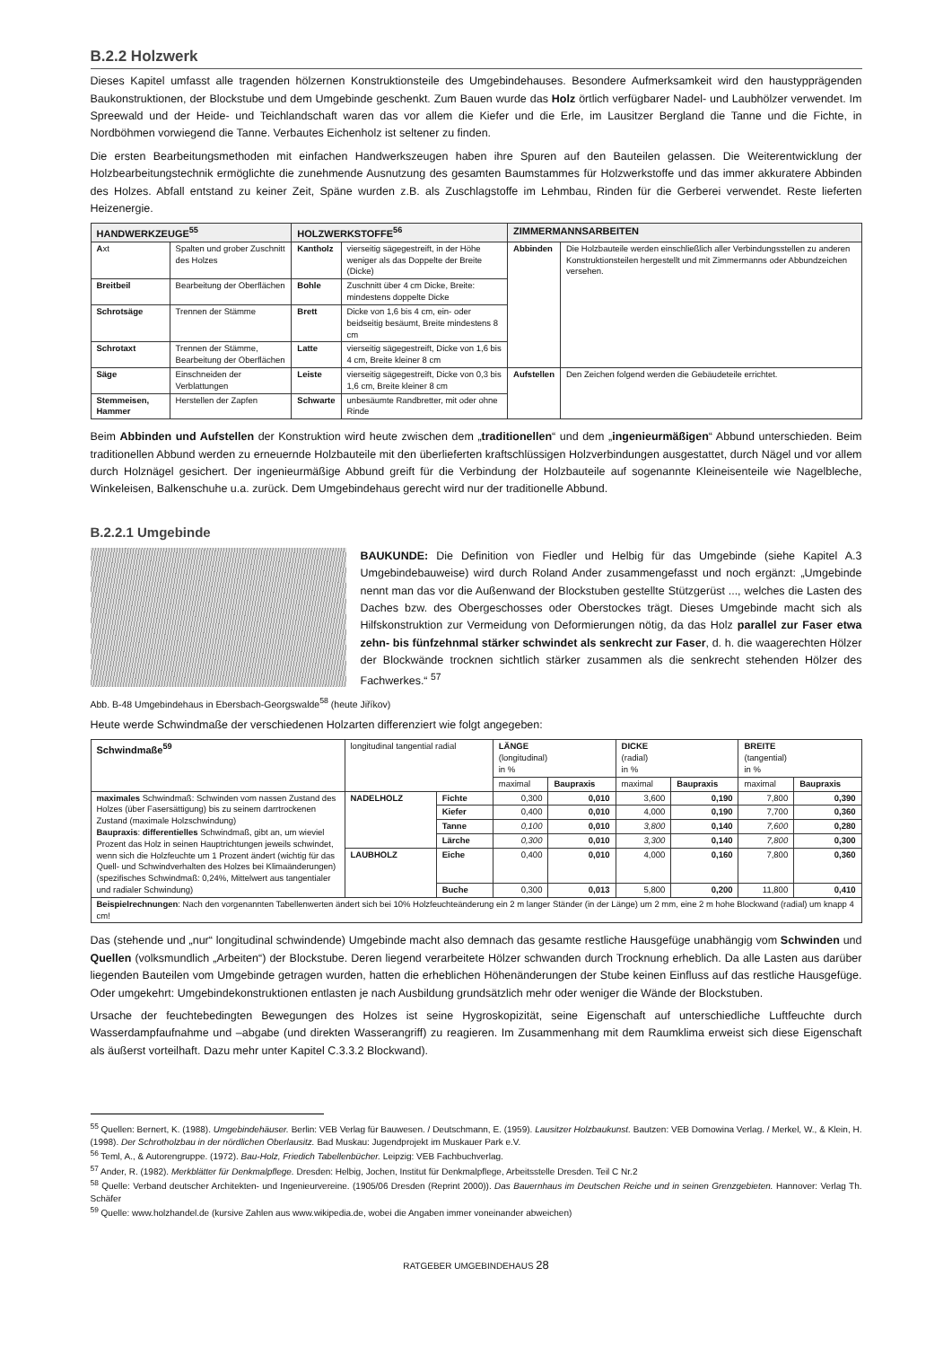B.2.2 Holzwerk
Dieses Kapitel umfasst alle tragenden hölzernen Konstruktionsteile des Umgebindehauses. Besondere Aufmerksamkeit wird den haustypprägenden Baukonstruktionen, der Blockstube und dem Umgebinde geschenkt. Zum Bauen wurde das Holz örtlich verfügbarer Nadel- und Laubhölzer verwendet. Im Spreewald und der Heide- und Teichlandschaft waren das vor allem die Kiefer und die Erle, im Lausitzer Bergland die Tanne und die Fichte, in Nordböhmen vorwiegend die Tanne. Verbautes Eichenholz ist seltener zu finden.
Die ersten Bearbeitungsmethoden mit einfachen Handwerkszeugen haben ihre Spuren auf den Bauteilen gelassen. Die Weiterentwicklung der Holzbearbeitungstechnik ermöglichte die zunehmende Ausnutzung des gesamten Baumstammes für Holzwerkstoffe und das immer akkuratere Abbinden des Holzes. Abfall entstand zu keiner Zeit, Späne wurden z.B. als Zuschlagstoffe im Lehmbau, Rinden für die Gerberei verwendet. Reste lieferten Heizenergie.
| HANDWERKZEUGE<sup>55</sup> | | HOLZWERKSTOFFE<sup>56</sup> | | ZIMMERMANNSARBEITEN | |
| --- | --- | --- | --- | --- | --- |
| A xt | Spalten und grober Zuschnitt des Holzes | Kantholz | vierseitig sägegestreift, in der Höhe weniger als das Doppelte der Breite (Dicke) | Abbinden | Die Holzbauteile werden einschließlich aller Verbindungsstellen zu anderen Konstruktionsteilen hergestellt und mit Zimmermanns oder Abbundzeichen versehen. |
| Breitbeil | Bearbeitung der Oberflächen | Bohle | Zuschnitt über 4 cm Dicke, Breite: mindestens doppelte Dicke | | |
| Schrotsäge | Trennen der Stämme | Brett | Dicke von 1,6 bis 4 cm, ein- oder beidseitig besäumt, Breite mindestens 8 cm | | |
| Schrotaxt | Trennen der Stämme, Bearbeitung der Oberflächen | Latte | vierseitig sägegestreift, Dicke von 1,6 bis 4 cm, Breite kleiner 8 cm | | |
| Säge | Einschneiden der Verblattungen | Leiste | vierseitig sägegestreift, Dicke von 0,3 bis 1,6 cm, Breite kleiner 8 cm | Aufstellen | Den Zeichen folgend werden die Gebäudeteile errichtet. |
| Stemmeisen, Hammer | Herstellen der Zapfen | Schwarte | unbesäumte Randbretter, mit oder ohne Rinde | | |
Beim Abbinden und Aufstellen der Konstruktion wird heute zwischen dem „traditionellen“ und dem „ingenieurmäßigen“ Abbund unterschieden. Beim traditionellen Abbund werden zu erneuernde Holzbauteile mit den überlieferten kraftschlüssigen Holzverbindungen ausgestattet, durch Nägel und vor allem durch Holznägel gesichert. Der ingenieurmäßige Abbund greift für die Verbindung der Holzbauteile auf sogenannte Kleineisenteile wie Nagelbleche, Winkeleisen, Balkenschuhe u.a. zurück. Dem Umgebindehaus gerecht wird nur der traditionelle Abbund.
B.2.2.1 Umgebinde
BAUKUNDE: Die Definition von Fiedler und Helbig für das Umgebinde (siehe Kapitel A.3 Umgebindebauweise) wird durch Roland Ander zusammengefasst und noch ergänzt: „Umgebinde nennt man das vor die Außenwand der Blockstuben gestellte Stützgerüst ..., welches die Lasten des Daches bzw. des Obergeschosses oder Oberstockes trägt. Dieses Umgebinde macht sich als Hilfskonstruktion zur Vermeidung von Deformierungen nötig, da das Holz parallel zur Faser etwa zehn- bis fünfzehnmal stärker schwindet als senkrecht zur Faser, d. h. die waagerechten Hölzer der Blockwände trocknen sichtlich stärker zusammen als die senkrecht stehenden Hölzer des Fachwerkes.“ <sup>57</sup>
Abb. B-48 Umgebindehaus in Ebersbach-Georgswalde<sup>58</sup> (heute Jiříkov)
Heute werde Schwindmaße der verschiedenen Holzarten differenziert wie folgt angegeben:
| Schwindmaße<sup>59</sup> | longitudinal tangential radial | | LÄNGE (longitudinal) in % | | DICKE (radial) in % | | BREITE (tangential) in % | |
| | | | maximal | Baupraxis | maximal | Baupraxis | maximal | Baupraxis |
| maximales Schwindmaß: Schwinden vom nassen Zustand des Holzes (über Fasersättigung) bis zu seinem darrtrockenen Zustand (maximale Holzschwindung) Baupraxis : differentielles Schwindmaß, gibt an, um wieviel Prozent das Holz in seinen Hauptrichtungen jeweils schwindet, wenn sich die Holzfeuchte um 1 Prozent ändert (wichtig für das Quell- und Schwindverhalten des Holzes bei Klimaänderungen) (spezifisches Schwindmaß: 0,24%, Mittelwert aus tangentialer und radialer Schwindung) | NADELHOLZ | Fichte | 0,300 | 0,010 | 3,600 | 0,190 | 7,800 | 0,390 |
| | | Kiefer | 0,400 | 0,010 | 4,000 | 0,190 | 7,700 | 0,360 |
| | | Tanne | 0,100 | 0,010 | 3,800 | 0,140 | 7,600 | 0,280 |
| | | Lärche | 0,300 | 0,010 | 3,300 | 0,140 | 7,800 | 0,300 |
| | LAUBHOLZ | Eiche | 0,400 | 0,010 | 4,000 | 0,160 | 7,800 | 0,360 |
| | | Buche | 0,300 | 0,013 | 5,800 | 0,200 | 11,800 | 0,410 |
| Beispielrechnungen : Nach den vorgenannten Tabellenwerten ändert sich bei 10% Holzfeuchteänderung ein 2 m langer Ständer (in der Länge) um 2 mm, eine 2 m hohe Blockwand (radial) um knapp 4 cm! | | | | | | | | |
Das (stehende und „nur“ longitudinal schwindende) Umgebinde macht also demnach das gesamte restliche Hausgefüge unabhängig vom Schwinden und Quellen (volksmundlich „Arbeiten“) der Blockstube. Deren liegend verarbeitete Hölzer schwanden durch Trocknung erheblich. Da alle Lasten aus darüber liegenden Bauteilen vom Umgebinde getragen wurden, hatten die erheblichen Höhenänderungen der Stube keinen Einfluss auf das restliche Hausgefüge. Oder umgekehrt: Umgebindekonstruktionen entlasten je nach Ausbildung grundsätzlich mehr oder weniger die Wände der Blockstuben.
Ursache der feuchtebedingten Bewegungen des Holzes ist seine Hygroskopizität, seine Eigenschaft auf unterschiedliche Luftfeuchte durch Wasserdampfaufnahme und –abgabe (und direkten Wasserangriff) zu reagieren. Im Zusammenhang mit dem Raumklima erweist sich diese Eigenschaft als äußerst vorteilhaft. Dazu mehr unter Kapitel C.3.3.2 Blockwand).
<sup>55</sup> Quellen: Bernert, K. (1988). Umgebindehäuser. Berlin: VEB Verlag für Bauwesen. / Deutschmann, E. (1959). Lausitzer Holzbaukunst. Bautzen: VEB Domowina Verlag. / Merkel, W., & Klein, H. (1998). Der Schrotholzbau in der nördlichen Oberlausitz. Bad Muskau: Jugendprojekt im Muskauer Park e.V.
<sup>56</sup> Teml, A., & Autorengruppe. (1972). Bau-Holz, Friedich Tabellenbücher. Leipzig: VEB Fachbuchverlag.
<sup>57</sup> Ander, R. (1982). Merkblätter für Denkmalpflege. Dresden: Helbig, Jochen, Institut für Denkmalpflege, Arbeitsstelle Dresden. Teil C Nr.2
<sup>58</sup> Quelle: Verband deutscher Architekten- und Ingenieurvereine. (1905/06 Dresden (Reprint 2000)). Das Bauernhaus im Deutschen Reiche und in seinen Grenzgebieten. Hannover: Verlag Th. Schäfer
<sup>59</sup> Quelle: www.holzhandel.de (kursive Zahlen aus www.wikipedia.de, wobei die Angaben immer voneinander abweichen)
RATGEBER UMGEBINDEHAUS 28